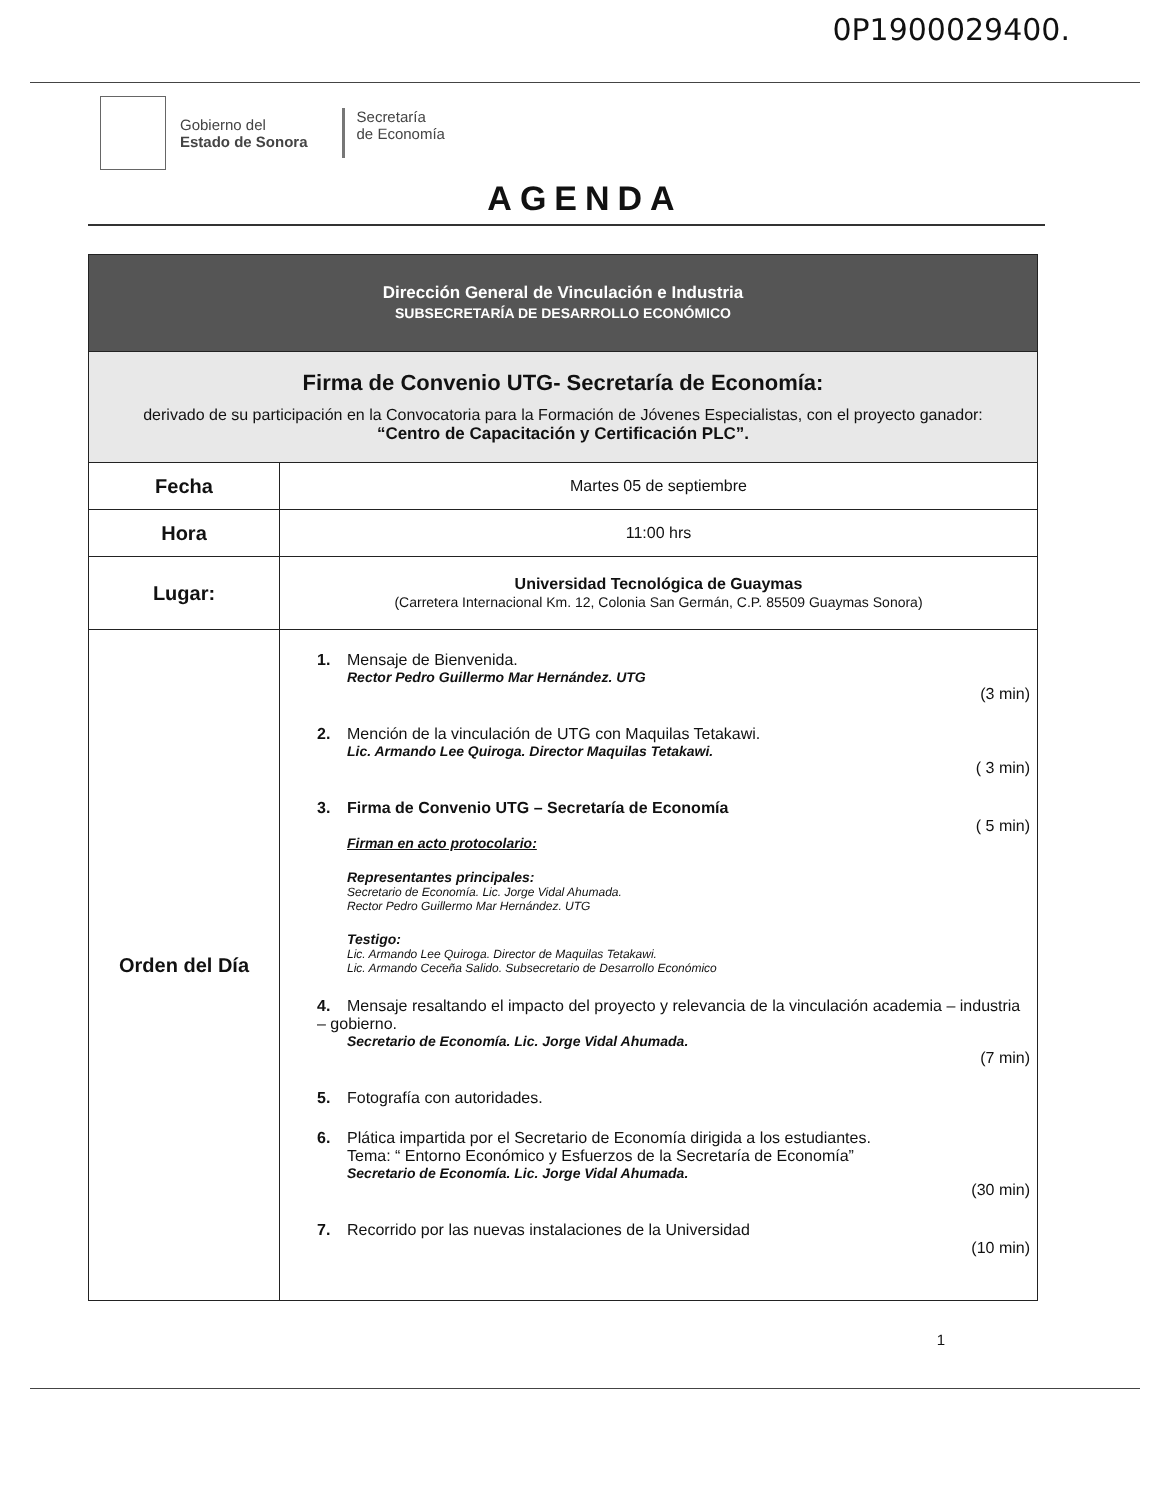0P1900029400.
Gobierno del
Estado de Sonora
Secretaría
de Economía
AGENDA
| Dirección General de Vinculación e Industria SUBSECRETARÍA DE DESARROLLO ECONÓMICO | |
| Firma de Convenio UTG- Secretaría de Economía: derivado de su participación en la Convocatoria para la Formación de Jóvenes Especialistas, con el proyecto ganador: “Centro de Capacitación y Certificación PLC”. | |
| Fecha | Martes 05 de septiembre |
| Hora | 11:00 hrs |
| Lugar: | Universidad Tecnológica de Guaymas (Carretera Internacional Km. 12, Colonia San Germán, C.P. 85509 Guaymas Sonora) |
| Orden del Día | 1. Mensaje de Bienvenida. Rector Pedro Guillermo Mar Hernández. UTG (3 min) 2. Mención de la vinculación de UTG con Maquilas Tetakawi. Lic. Armando Lee Quiroga. Director Maquilas Tetakawi. ( 3 min) 3. Firma de Convenio UTG – Secretaría de Economía ( 5 min) Firman en acto protocolario: Representantes principales: Secretario de Economía. Lic. Jorge Vidal Ahumada. Rector Pedro Guillermo Mar Hernández. UTG Testigo: Lic. Armando Lee Quiroga. Director de Maquilas Tetakawi. Lic. Armando Ceceña Salido. Subsecretario de Desarrollo Económico 4. Mensaje resaltando el impacto del proyecto y relevancia de la vinculación academia – industria – gobierno. Secretario de Economía. Lic. Jorge Vidal Ahumada. (7 min) 5. Fotografía con autoridades. 6. Plática impartida por el Secretario de Economía dirigida a los estudiantes. Tema: “ Entorno Económico y Esfuerzos de la Secretaría de Economía” Secretario de Economía. Lic. Jorge Vidal Ahumada. (30 min) 7. Recorrido por las nuevas instalaciones de la Universidad (10 min) |
1